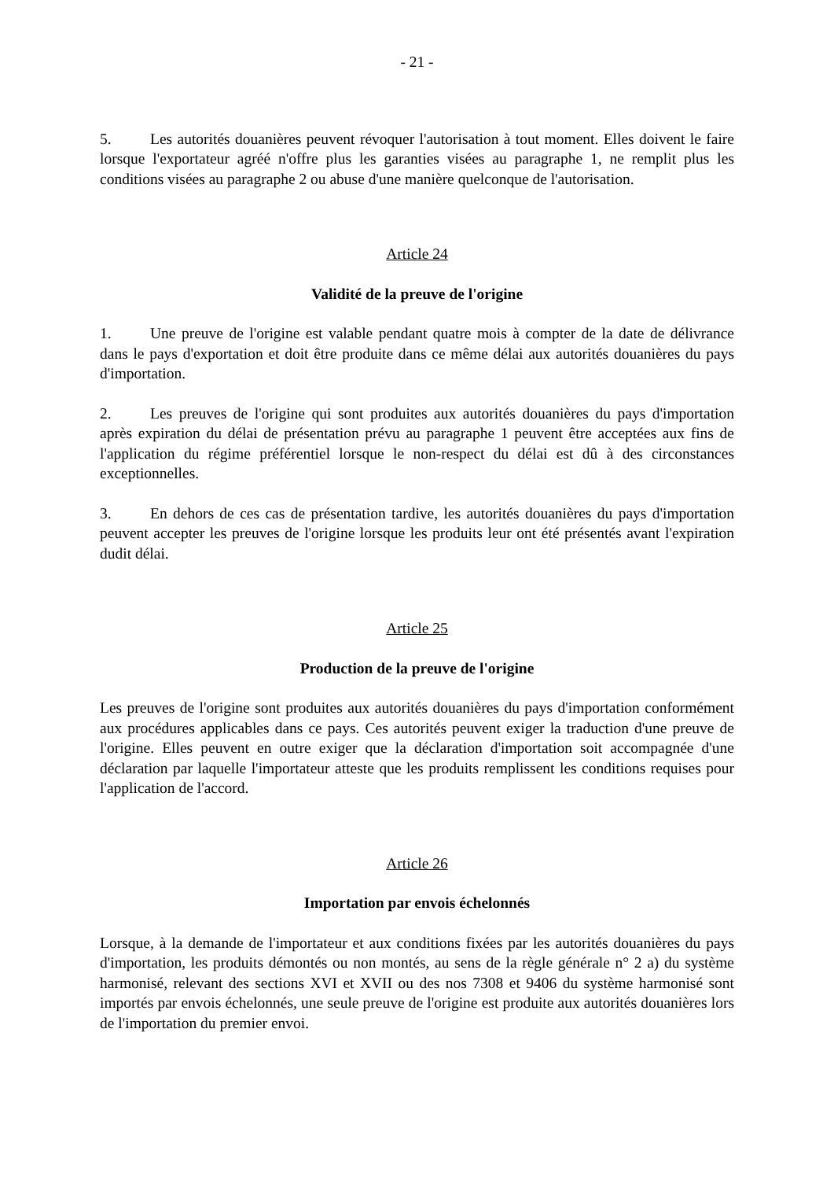- 21 -
5. Les autorités douanières peuvent révoquer l'autorisation à tout moment. Elles doivent le faire lorsque l'exportateur agréé n'offre plus les garanties visées au paragraphe 1, ne remplit plus les conditions visées au paragraphe 2 ou abuse d'une manière quelconque de l'autorisation.
Article 24
Validité de la preuve de l'origine
1. Une preuve de l'origine est valable pendant quatre mois à compter de la date de délivrance dans le pays d'exportation et doit être produite dans ce même délai aux autorités douanières du pays d'importation.
2. Les preuves de l'origine qui sont produites aux autorités douanières du pays d'importation après expiration du délai de présentation prévu au paragraphe 1 peuvent être acceptées aux fins de l'application du régime préférentiel lorsque le non-respect du délai est dû à des circonstances exceptionnelles.
3. En dehors de ces cas de présentation tardive, les autorités douanières du pays d'importation peuvent accepter les preuves de l'origine lorsque les produits leur ont été présentés avant l'expiration dudit délai.
Article 25
Production de la preuve de l'origine
Les preuves de l'origine sont produites aux autorités douanières du pays d'importation conformément aux procédures applicables dans ce pays. Ces autorités peuvent exiger la traduction d'une preuve de l'origine. Elles peuvent en outre exiger que la déclaration d'importation soit accompagnée d'une déclaration par laquelle l'importateur atteste que les produits remplissent les conditions requises pour l'application de l'accord.
Article 26
Importation par envois échelonnés
Lorsque, à la demande de l'importateur et aux conditions fixées par les autorités douanières du pays d'importation, les produits démontés ou non montés, au sens de la règle générale n° 2 a) du système harmonisé, relevant des sections XVI et XVII ou des nos 7308 et 9406 du système harmonisé sont importés par envois échelonnés, une seule preuve de l'origine est produite aux autorités douanières lors de l'importation du premier envoi.